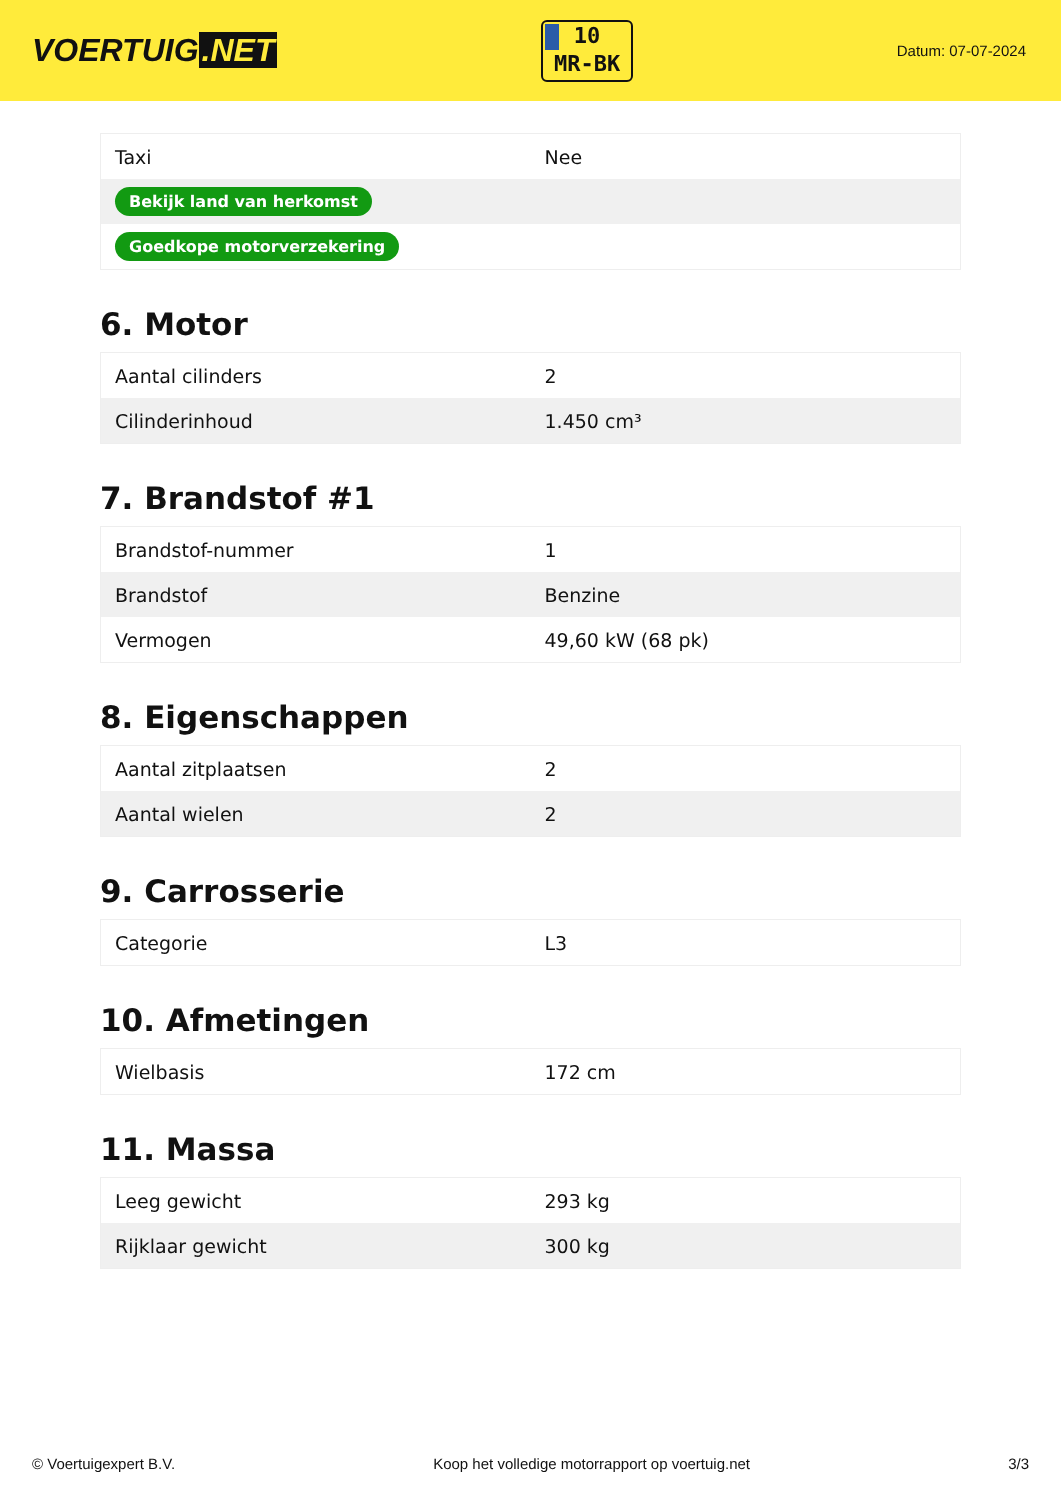VOERTUIG.NET
10
MR-BK
Datum: 07-07-2024
| Taxi | Nee |
| Bekijk land van herkomst | |
| Goedkope motorverzekering | |
6. Motor
| Aantal cilinders | 2 |
| Cilinderinhoud | 1.450 cm³ |
7. Brandstof #1
| Brandstof-nummer | 1 |
| Brandstof | Benzine |
| Vermogen | 49,60 kW (68 pk) |
8. Eigenschappen
| Aantal zitplaatsen | 2 |
| Aantal wielen | 2 |
9. Carrosserie
| Categorie | L3 |
10. Afmetingen
| Wielbasis | 172 cm |
11. Massa
| Leeg gewicht | 293 kg |
| Rijklaar gewicht | 300 kg |
© Voertuigexpert B.V. Koop het volledige motorrapport op voertuig.net 3/3